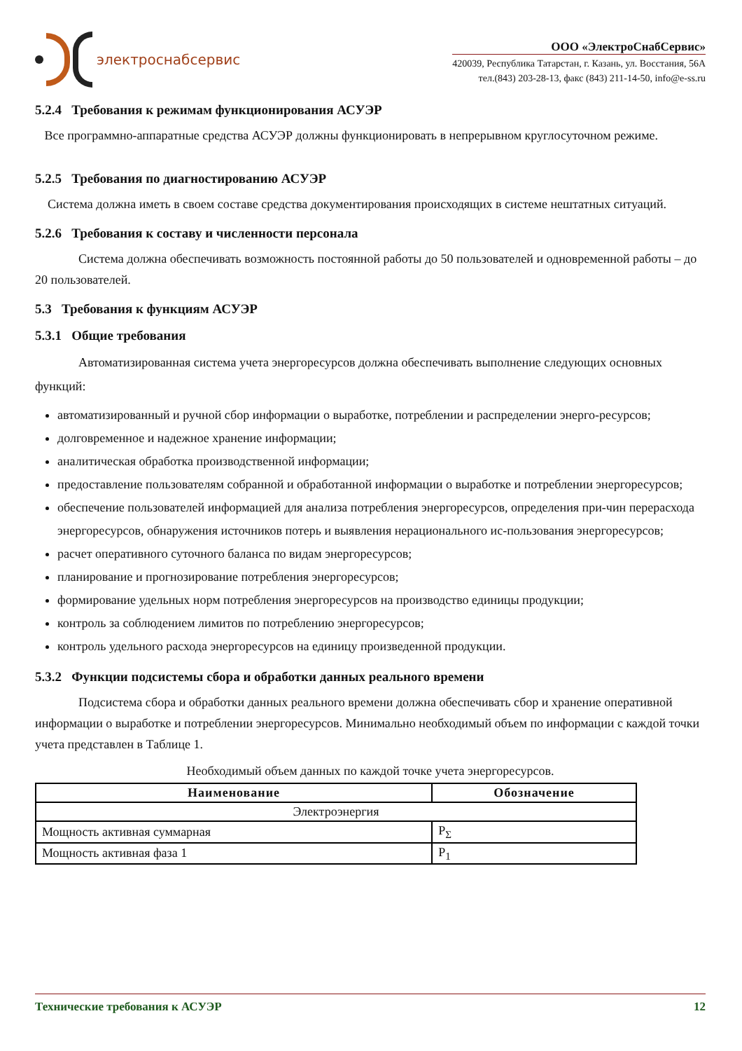электроснабсервис
ООО «ЭлектроСнабСервис»
420039, Республика Татарстан, г. Казань, ул. Восстания, 56А
тел.(843) 203-28-13, факс (843) 211-14-50, info@e-ss.ru
5.2.4 Требования к режимам функционирования АСУЭР
Все программно-аппаратные средства АСУЭР должны функционировать в непрерывном круглосуточном режиме.
5.2.5 Требования по диагностированию АСУЭР
Система должна иметь в своем составе средства документирования происходящих в системе нештатных ситуаций.
5.2.6 Требования к составу и численности персонала
Система должна обеспечивать возможность постоянной работы до 50 пользователей и одновременной работы – до 20 пользователей.
5.3 Требования к функциям АСУЭР
5.3.1 Общие требования
Автоматизированная система учета энергоресурсов должна обеспечивать выполнение следующих основных функций:
автоматизированный и ручной сбор информации о выработке, потреблении и распределении энерго-ресурсов;
долговременное и надежное хранение информации;
аналитическая обработка производственной информации;
предоставление пользователям собранной и обработанной информации о выработке и потреблении энергоресурсов;
обеспечение пользователей информацией для анализа потребления энергоресурсов, определения при-чин перерасхода энергоресурсов, обнаружения источников потерь и выявления нерационального ис-пользования энергоресурсов;
расчет оперативного суточного баланса по видам энергоресурсов;
планирование и прогнозирование потребления энергоресурсов;
формирование удельных норм потребления энергоресурсов на производство единицы продукции;
контроль за соблюдением лимитов по потреблению энергоресурсов;
контроль удельного расхода энергоресурсов на единицу произведенной продукции.
5.3.2 Функции подсистемы сбора и обработки данных реального времени
Подсистема сбора и обработки данных реального времени должна обеспечивать сбор и хранение оперативной информации о выработке и потреблении энергоресурсов. Минимально необходимый объем по информации с каждой точки учета представлен в Таблице 1.
Необходимый объем данных по каждой точке учета энергоресурсов.
| Наименование | Обозначение |
| --- | --- |
| Электроэнергия | |
| Мощность активная суммарная | P<sub>Σ</sub> |
| Мощность активная фаза 1 | P<sub>1</sub> |
Технические требования к АСУЭР 12